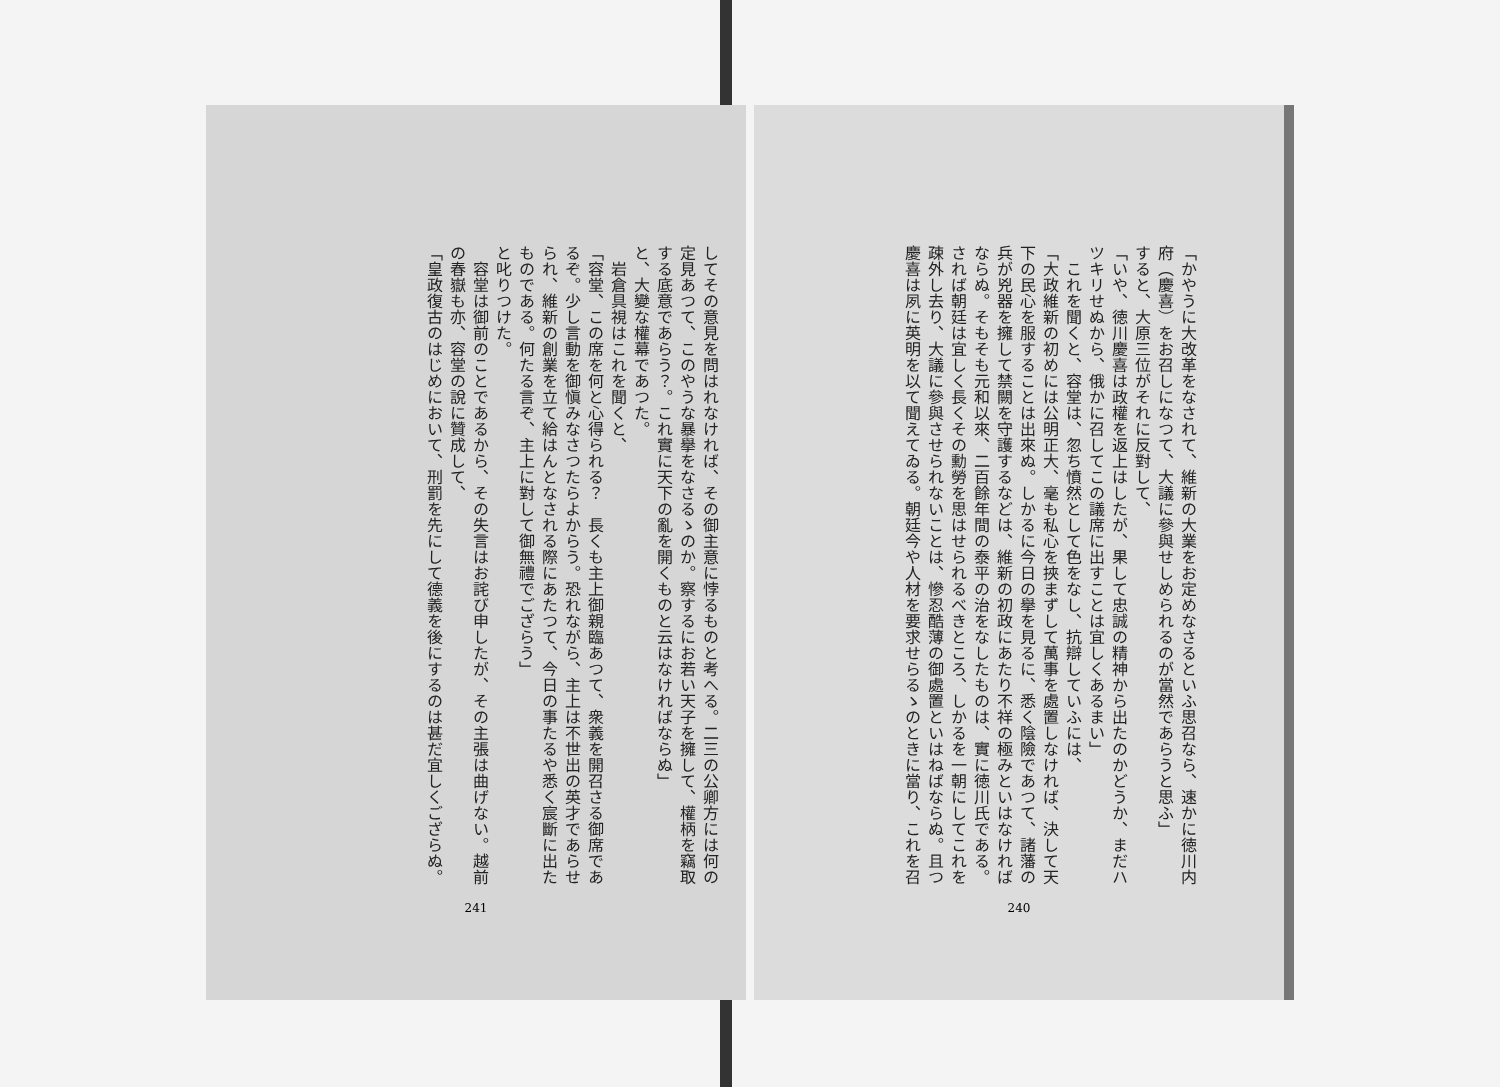「かやうに大改革をなされて、維新の大業をお定めなさるといふ思召なら、速かに徳川内府（慶喜）をお召しになつて、大議に參與せしめられるのが當然であらうと思ふ」
すると、大原三位がそれに反對して、
「いや、徳川慶喜は政權を返上はしたが、果して忠誠の精神から出たのかどうか、まだハツキリせぬから、俄かに召してこの議席に出すことは宜しくあるまい」
　これを聞くと、容堂は、忽ち憤然として色をなし、抗辯していふには、
「大政維新の初めには公明正大、毫も私心を挾まずして萬事を處置しなければ、決して天下の民心を服することは出來ぬ。しかるに今日の擧を見るに、悉く陰險であつて、諸藩の兵が兇器を擁して禁闕を守護するなどは、維新の初政にあたり不祥の極みといはなければならぬ。そもそも元和以來、二百餘年間の泰平の治をなしたものは、實に徳川氏である。されば朝廷は宜しく長くその勳勞を思はせられるべきところ、しかるを一朝にしてこれを疎外し去り、大議に參與させられないことは、慘忍酷薄の御處置といはねばならぬ。且つ慶喜は夙に英明を以て聞えてゐる。朝廷今や人材を要求せらるゝのときに當り、これを召
240
してその意見を問はれなければ、その御主意に悖るものと考へる。二三の公卿方には何の定見あつて、このやうな暴擧をなさるゝのか。察するにお若い天子を擁して、權柄を竊取する底意であらう？。これ實に天下の亂を開くものと云はなければならぬ」
と、大變な權幕であつた。
　岩倉具視はこれを聞くと、
「容堂、この席を何と心得られる？　長くも主上御親臨あつて、衆義を開召さる御席であるぞ。少し言動を御愼みなさつたらよからう。恐れながら、主上は不世出の英才であらせられ、維新の創業を立て給はんとなされる際にあたつて、今日の事たるや悉く宸斷に出たものである。何たる言ぞ、主上に對して御無禮でござらう」
と叱りつけた。
　容堂は御前のことであるから、その失言はお詫び申したが、その主張は曲げない。越前の春嶽も亦、容堂の說に贊成して、
「皇政復古のはじめにおいて、刑罰を先にして德義を後にするのは甚だ宜しくござらぬ。
241